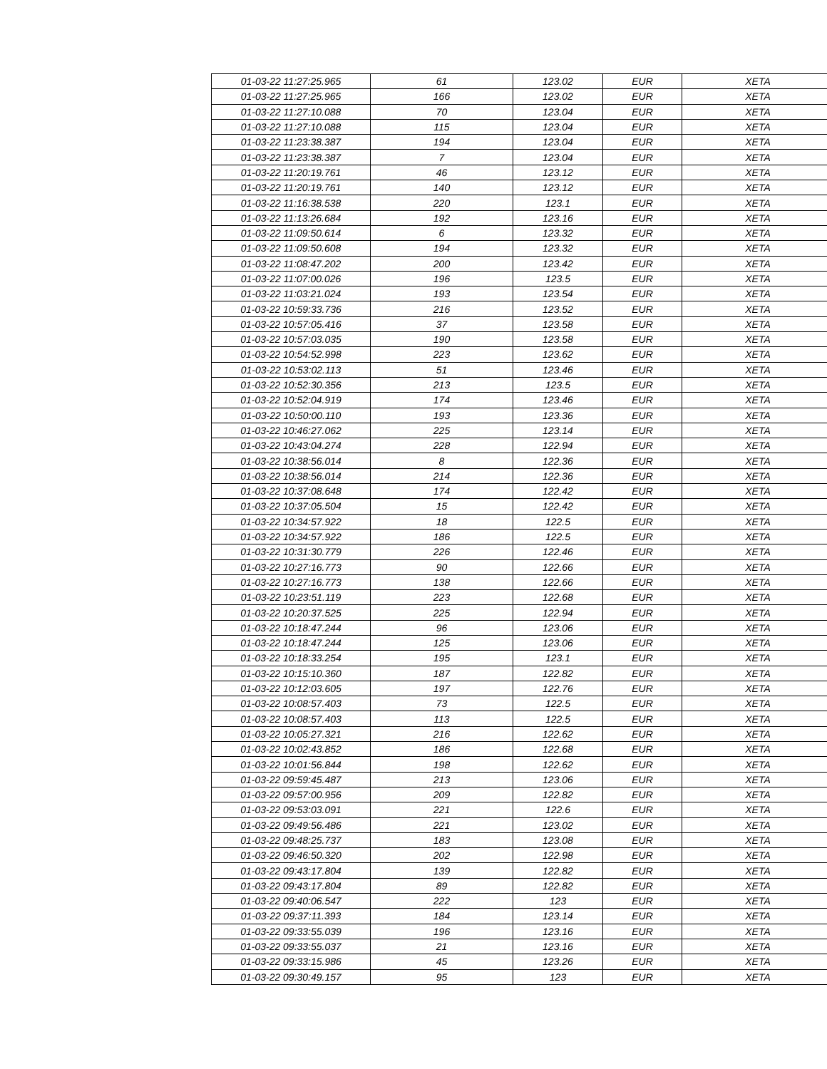| 01-03-22 11:27:25.965 | 61 | 123.02 | EUR | XETA |
| 01-03-22 11:27:25.965 | 166 | 123.02 | EUR | XETA |
| 01-03-22 11:27:10.088 | 70 | 123.04 | EUR | XETA |
| 01-03-22 11:27:10.088 | 115 | 123.04 | EUR | XETA |
| 01-03-22 11:23:38.387 | 194 | 123.04 | EUR | XETA |
| 01-03-22 11:23:38.387 | 7 | 123.04 | EUR | XETA |
| 01-03-22 11:20:19.761 | 46 | 123.12 | EUR | XETA |
| 01-03-22 11:20:19.761 | 140 | 123.12 | EUR | XETA |
| 01-03-22 11:16:38.538 | 220 | 123.1 | EUR | XETA |
| 01-03-22 11:13:26.684 | 192 | 123.16 | EUR | XETA |
| 01-03-22 11:09:50.614 | 6 | 123.32 | EUR | XETA |
| 01-03-22 11:09:50.608 | 194 | 123.32 | EUR | XETA |
| 01-03-22 11:08:47.202 | 200 | 123.42 | EUR | XETA |
| 01-03-22 11:07:00.026 | 196 | 123.5 | EUR | XETA |
| 01-03-22 11:03:21.024 | 193 | 123.54 | EUR | XETA |
| 01-03-22 10:59:33.736 | 216 | 123.52 | EUR | XETA |
| 01-03-22 10:57:05.416 | 37 | 123.58 | EUR | XETA |
| 01-03-22 10:57:03.035 | 190 | 123.58 | EUR | XETA |
| 01-03-22 10:54:52.998 | 223 | 123.62 | EUR | XETA |
| 01-03-22 10:53:02.113 | 51 | 123.46 | EUR | XETA |
| 01-03-22 10:52:30.356 | 213 | 123.5 | EUR | XETA |
| 01-03-22 10:52:04.919 | 174 | 123.46 | EUR | XETA |
| 01-03-22 10:50:00.110 | 193 | 123.36 | EUR | XETA |
| 01-03-22 10:46:27.062 | 225 | 123.14 | EUR | XETA |
| 01-03-22 10:43:04.274 | 228 | 122.94 | EUR | XETA |
| 01-03-22 10:38:56.014 | 8 | 122.36 | EUR | XETA |
| 01-03-22 10:38:56.014 | 214 | 122.36 | EUR | XETA |
| 01-03-22 10:37:08.648 | 174 | 122.42 | EUR | XETA |
| 01-03-22 10:37:05.504 | 15 | 122.42 | EUR | XETA |
| 01-03-22 10:34:57.922 | 18 | 122.5 | EUR | XETA |
| 01-03-22 10:34:57.922 | 186 | 122.5 | EUR | XETA |
| 01-03-22 10:31:30.779 | 226 | 122.46 | EUR | XETA |
| 01-03-22 10:27:16.773 | 90 | 122.66 | EUR | XETA |
| 01-03-22 10:27:16.773 | 138 | 122.66 | EUR | XETA |
| 01-03-22 10:23:51.119 | 223 | 122.68 | EUR | XETA |
| 01-03-22 10:20:37.525 | 225 | 122.94 | EUR | XETA |
| 01-03-22 10:18:47.244 | 96 | 123.06 | EUR | XETA |
| 01-03-22 10:18:47.244 | 125 | 123.06 | EUR | XETA |
| 01-03-22 10:18:33.254 | 195 | 123.1 | EUR | XETA |
| 01-03-22 10:15:10.360 | 187 | 122.82 | EUR | XETA |
| 01-03-22 10:12:03.605 | 197 | 122.76 | EUR | XETA |
| 01-03-22 10:08:57.403 | 73 | 122.5 | EUR | XETA |
| 01-03-22 10:08:57.403 | 113 | 122.5 | EUR | XETA |
| 01-03-22 10:05:27.321 | 216 | 122.62 | EUR | XETA |
| 01-03-22 10:02:43.852 | 186 | 122.68 | EUR | XETA |
| 01-03-22 10:01:56.844 | 198 | 122.62 | EUR | XETA |
| 01-03-22 09:59:45.487 | 213 | 123.06 | EUR | XETA |
| 01-03-22 09:57:00.956 | 209 | 122.82 | EUR | XETA |
| 01-03-22 09:53:03.091 | 221 | 122.6 | EUR | XETA |
| 01-03-22 09:49:56.486 | 221 | 123.02 | EUR | XETA |
| 01-03-22 09:48:25.737 | 183 | 123.08 | EUR | XETA |
| 01-03-22 09:46:50.320 | 202 | 122.98 | EUR | XETA |
| 01-03-22 09:43:17.804 | 139 | 122.82 | EUR | XETA |
| 01-03-22 09:43:17.804 | 89 | 122.82 | EUR | XETA |
| 01-03-22 09:40:06.547 | 222 | 123 | EUR | XETA |
| 01-03-22 09:37:11.393 | 184 | 123.14 | EUR | XETA |
| 01-03-22 09:33:55.039 | 196 | 123.16 | EUR | XETA |
| 01-03-22 09:33:55.037 | 21 | 123.16 | EUR | XETA |
| 01-03-22 09:33:15.986 | 45 | 123.26 | EUR | XETA |
| 01-03-22 09:30:49.157 | 95 | 123 | EUR | XETA |